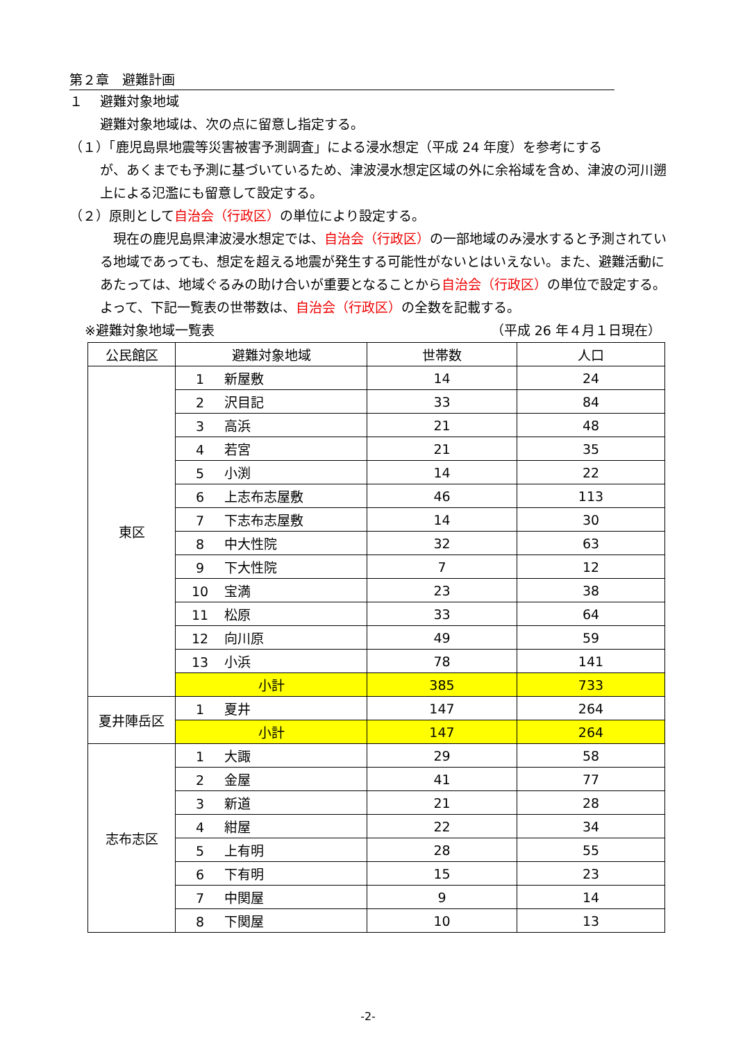第２章　避難計画
１　 避難対象地域
避難対象地域は、次の点に留意し指定する。
（１）「鹿児島県地震等災害被害予測調査」による浸水想定（平成 24 年度）を参考にする
が、あくまでも予測に基づいているため、津波浸水想定区域の外に余裕域を含め、津波の河川遡上による氾濫にも留意して設定する。
（２）原則として自治会（行政区）の単位により設定する。
　現在の鹿児島県津波浸水想定では、自治会（行政区）の一部地域のみ浸水すると予測されている地域であっても、想定を超える地震が発生する可能性がないとはいえない。また、避難活動にあたっては、地域ぐるみの助け合いが重要となることから自治会（行政区）の単位で設定する。よって、下記一覧表の世帯数は、自治会（行政区）の全数を記載する。
※避難対象地域一覧表 （平成 26 年４月１日現在）
| 公民館区 | 避難対象地域 | 世帯数 | 人口 |
| --- | --- | --- | --- |
| 東区 | 1 新屋敷 | 14 | 24 |
| | 2 沢目記 | 33 | 84 |
| | 3 高浜 | 21 | 48 |
| | 4 若宮 | 21 | 35 |
| | 5 小渕 | 14 | 22 |
| | 6 上志布志屋敷 | 46 | 113 |
| | 7 下志布志屋敷 | 14 | 30 |
| | 8 中大性院 | 32 | 63 |
| | 9 下大性院 | 7 | 12 |
| | 10 宝満 | 23 | 38 |
| | 11 松原 | 33 | 64 |
| | 12 向川原 | 49 | 59 |
| | 13 小浜 | 78 | 141 |
| | 小計 | 385 | 733 |
| 夏井陣岳区 | 1 夏井 | 147 | 264 |
| | 小計 | 147 | 264 |
| 志布志区 | 1 大諏 | 29 | 58 |
| | 2 金屋 | 41 | 77 |
| | 3 新道 | 21 | 28 |
| | 4 紺屋 | 22 | 34 |
| | 5 上有明 | 28 | 55 |
| | 6 下有明 | 15 | 23 |
| | 7 中関屋 | 9 | 14 |
| | 8 下関屋 | 10 | 13 |
-2-